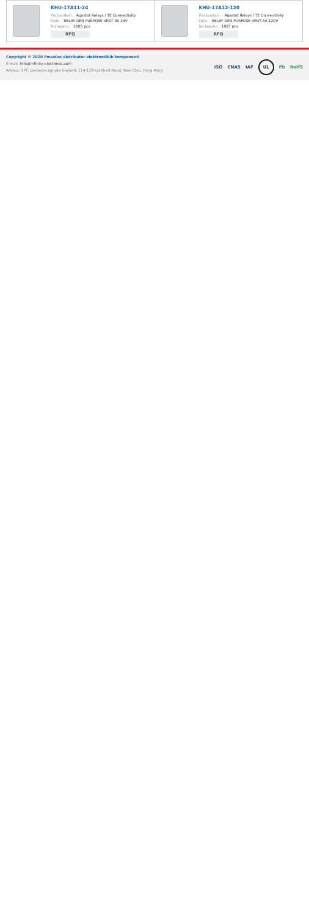KHU-17A11-24
Proizvođači: Agastat Relays / TE Connectivity
Opis: RELAY GEN PURPOSE 4PDT 3A 24V
Na lageru: 2005 pcs
RFQ
KHU-17A12-120
Proizvođači: Agastat Relays / TE Connectivity
Opis: RELAY GEN PURPOSE 4PDT 5A 120V
Na lageru: 1927 pcs
RFQ
Copyright © 2020 Pouzdan distributer elektroničkih komponenti
E-mail: Info@infinity-electronic.com
Adresa: 17F, poslovna zgrada Gaylord, 114-118 Lockhart Road, Wan Chai, Hong Kong
ISO CNAS IAF UL Pb RoHS